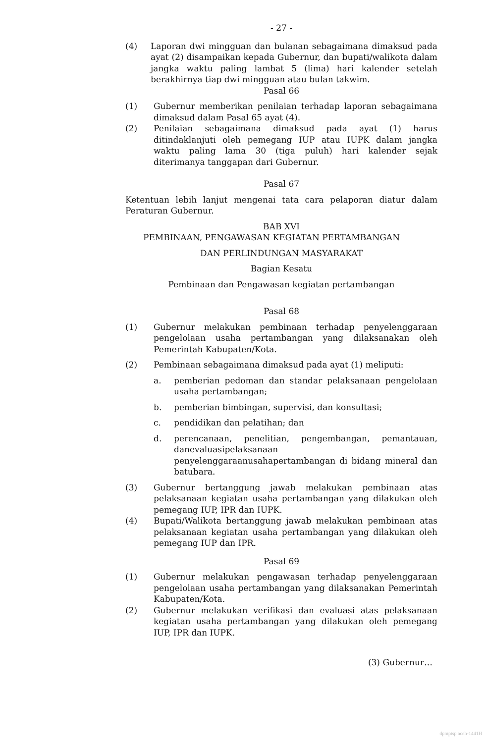- 27 -
(4) Laporan dwi mingguan dan bulanan sebagaimana dimaksud pada ayat (2) disampaikan kepada Gubernur, dan bupati/walikota dalam jangka waktu paling lambat 5 (lima) hari kalender setelah berakhirnya tiap dwi mingguan atau bulan takwim.
Pasal 66
(1) Gubernur memberikan penilaian terhadap laporan sebagaimana dimaksud dalam Pasal 65 ayat (4).
(2) Penilaian sebagaimana dimaksud pada ayat (1) harus ditindaklanjuti oleh pemegang IUP atau IUPK dalam jangka waktu paling lama 30 (tiga puluh) hari kalender sejak diterimanya tanggapan dari Gubernur.
Pasal 67
Ketentuan lebih lanjut mengenai tata cara pelaporan diatur dalam Peraturan Gubernur.
BAB XVI
PEMBINAAN, PENGAWASAN KEGIATAN PERTAMBANGAN
DAN PERLINDUNGAN MASYARAKAT
Bagian Kesatu
Pembinaan dan Pengawasan kegiatan pertambangan
Pasal 68
(1) Gubernur melakukan pembinaan terhadap penyelenggaraan pengelolaan usaha pertambangan yang dilaksanakan oleh Pemerintah Kabupaten/Kota.
(2) Pembinaan sebagaimana dimaksud pada ayat (1) meliputi:
a. pemberian pedoman dan standar pelaksanaan pengelolaan usaha pertambangan;
b. pemberian bimbingan, supervisi, dan konsultasi;
c. pendidikan dan pelatihan; dan
d. perencanaan, penelitian, pengembangan, pemantauan, danevaluasipelaksanaan penyelenggaraanusahapertambangan di bidang mineral dan batubara.
(3) Gubernur bertanggung jawab melakukan pembinaan atas pelaksanaan kegiatan usaha pertambangan yang dilakukan oleh pemegang IUP, IPR dan IUPK.
(4) Bupati/Walikota bertanggung jawab melakukan pembinaan atas pelaksanaan kegiatan usaha pertambangan yang dilakukan oleh pemegang IUP dan IPR.
Pasal 69
(1) Gubernur melakukan pengawasan terhadap penyelenggaraan pengelolaan usaha pertambangan yang dilaksanakan Pemerintah Kabupaten/Kota.
(2) Gubernur melakukan verifikasi dan evaluasi atas pelaksanaan kegiatan usaha pertambangan yang dilakukan oleh pemegang IUP, IPR dan IUPK.
(3) Gubernur…
dpmptsp aceh-1441H